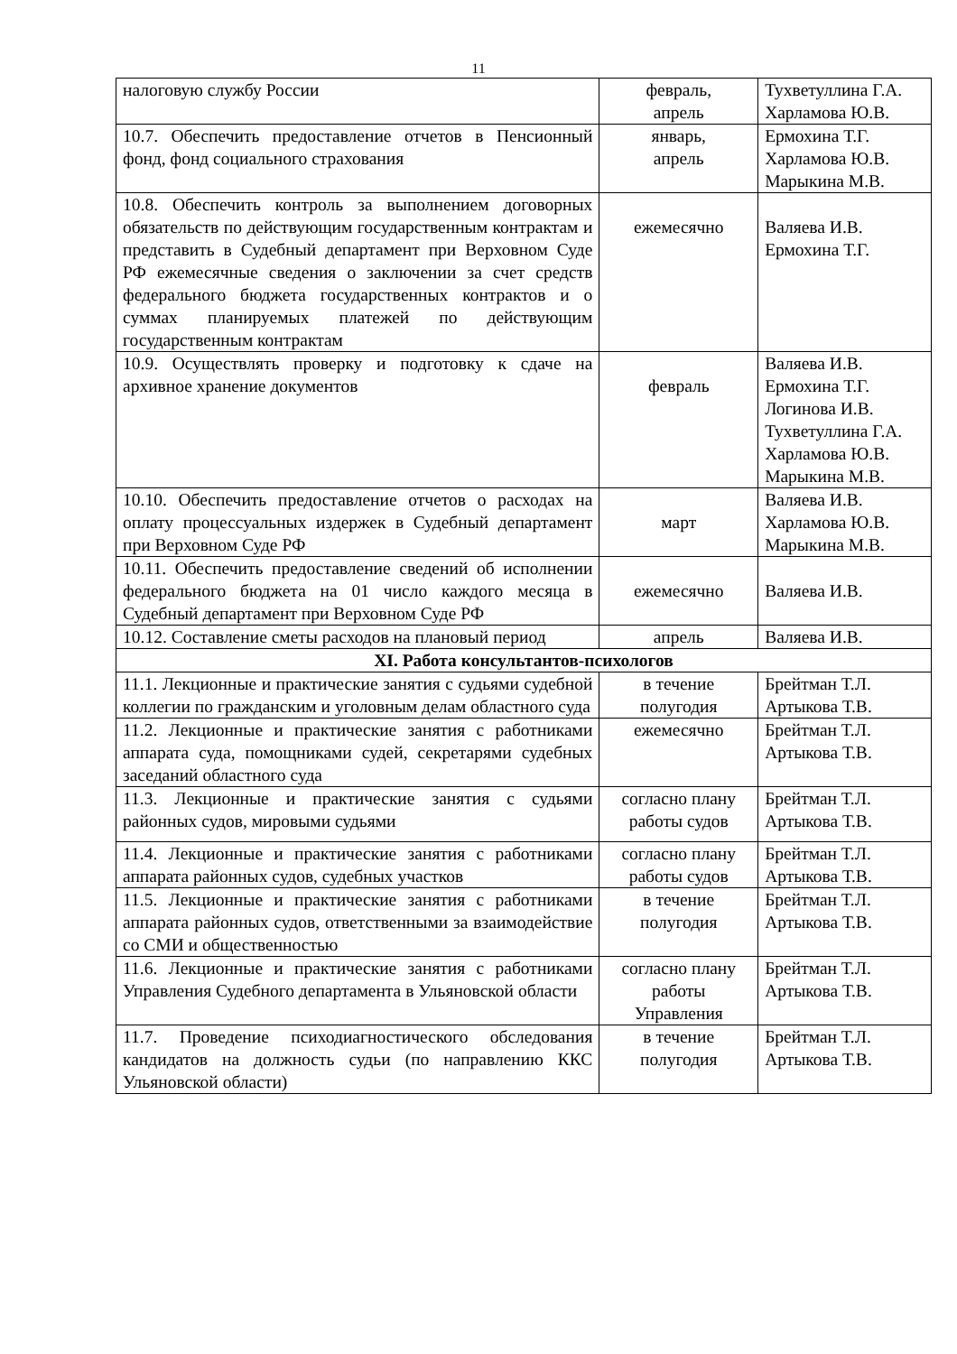11
| налоговую службу России | февраль, апрель | Тухветуллина Г.А. Харламова Ю.В. |
| 10.7. Обеспечить предоставление отчетов в Пенсионный фонд, фонд социального страхования | январь, апрель | Ермохина Т.Г. Харламова Ю.В. Марыкина М.В. |
| 10.8. Обеспечить контроль за выполнением договорных обязательств по действующим государственным контрактам и представить в Судебный департамент при Верховном Суде РФ ежемесячные сведения о заключении за счет средств федерального бюджета государственных контрактов и о суммах планируемых платежей по действующим государственным контрактам | ежемесячно | Валяева И.В. Ермохина Т.Г. |
| 10.9. Осуществлять проверку и подготовку к сдаче на архивное хранение документов | февраль | Валяева И.В. Ермохина Т.Г. Логинова И.В. Тухветуллина Г.А. Харламова Ю.В. Марыкина М.В. |
| 10.10. Обеспечить предоставление отчетов о расходах на оплату процессуальных издержек в Судебный департамент при Верховном Суде РФ | март | Валяева И.В. Харламова Ю.В. Марыкина М.В. |
| 10.11. Обеспечить предоставление сведений об исполнении федерального бюджета на 01 число каждого месяца в Судебный департамент при Верховном Суде РФ | ежемесячно | Валяева И.В. |
| 10.12. Составление сметы расходов на плановый период | апрель | Валяева И.В. |
| XI. Работа консультантов-психологов | | |
| 11.1. Лекционные и практические занятия с судьями судебной коллегии по гражданским и уголовным делам областного суда | в течение полугодия | Брейтман Т.Л. Артыкова Т.В. |
| 11.2. Лекционные и практические занятия с работниками аппарата суда, помощниками судей, секретарями судебных заседаний областного суда | ежемесячно | Брейтман Т.Л. Артыкова Т.В. |
| 11.3. Лекционные и практические занятия с судьями районных судов, мировыми судьями | согласно плану работы судов | Брейтман Т.Л. Артыкова Т.В. |
| 11.4. Лекционные и практические занятия с работниками аппарата районных судов, судебных участков | согласно плану работы судов | Брейтман Т.Л. Артыкова Т.В. |
| 11.5. Лекционные и практические занятия с работниками аппарата районных судов, ответственными за взаимодействие со СМИ и общественностью | в течение полугодия | Брейтман Т.Л. Артыкова Т.В. |
| 11.6. Лекционные и практические занятия с работниками Управления Судебного департамента в Ульяновской области | согласно плану работы Управления | Брейтман Т.Л. Артыкова Т.В. |
| 11.7. Проведение психодиагностического обследования кандидатов на должность судьи (по направлению ККС Ульяновской области) | в течение полугодия | Брейтман Т.Л. Артыкова Т.В. |